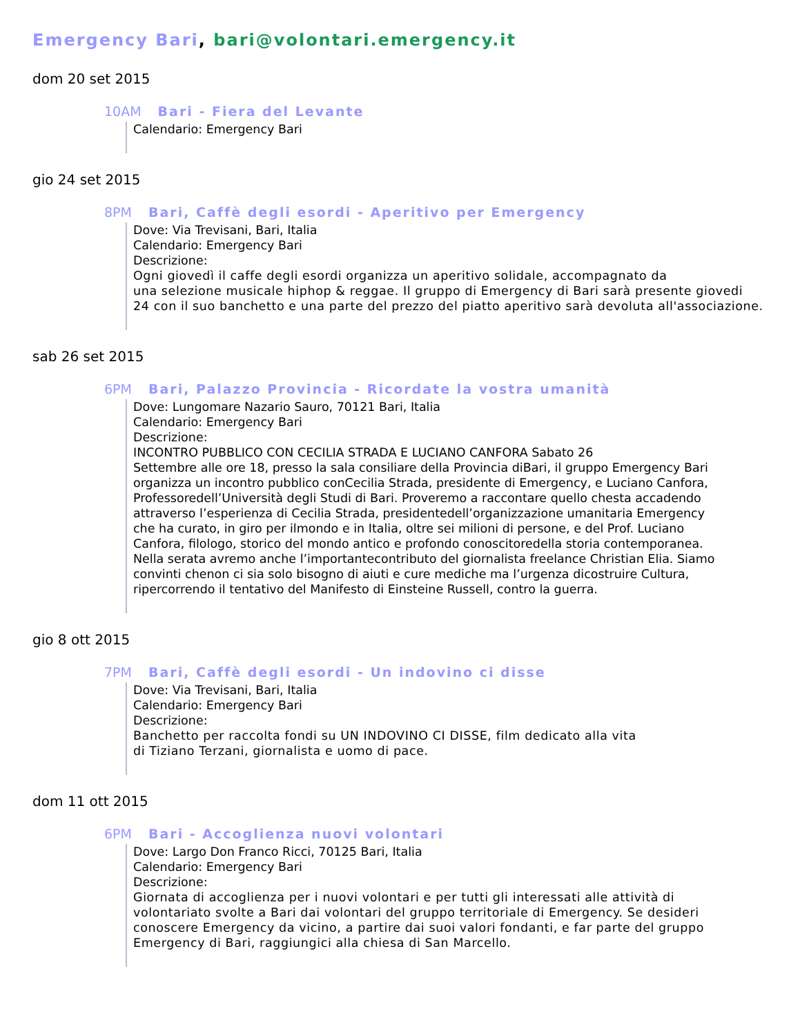Emergency Bari, bari@volontari.emergency.it
dom 20 set 2015
10AM Bari - Fiera del Levante
Calendario: Emergency Bari
gio 24 set 2015
8PM Bari, Caffè degli esordi - Aperitivo per Emergency
Dove: Via Trevisani, Bari, Italia
Calendario: Emergency Bari
Descrizione:
Ogni giovedì il caffe degli esordi organizza un aperitivo solidale, accompagnato da
una selezione musicale hiphop & reggae. Il gruppo di Emergency di Bari sarà presente giovedi
24 con il suo banchetto e una parte del prezzo del piatto aperitivo sarà devoluta all'associazione.
sab 26 set 2015
6PM Bari, Palazzo Provincia - Ricordate la vostra umanità
Dove: Lungomare Nazario Sauro, 70121 Bari, Italia
Calendario: Emergency Bari
Descrizione:
INCONTRO PUBBLICO CON CECILIA STRADA E LUCIANO CANFORA Sabato 26
Settembre alle ore 18, presso la sala consiliare della Provincia diBari, il gruppo Emergency Bari
organizza un incontro pubblico conCecilia Strada, presidente di Emergency, e Luciano Canfora,
Professoredell’Università degli Studi di Bari. Proveremo a raccontare quello chesta accadendo
attraverso l’esperienza di Cecilia Strada, presidentedell’organizzazione umanitaria Emergency
che ha curato, in giro per ilmondo e in Italia, oltre sei milioni di persone, e del Prof. Luciano
Canfora, filologo, storico del mondo antico e profondo conoscitoredella storia contemporanea.
Nella serata avremo anche l’importantecontributo del giornalista freelance Christian Elia. Siamo
convinti chenon ci sia solo bisogno di aiuti e cure mediche ma l’urgenza dicostruire Cultura,
ripercorrendo il tentativo del Manifesto di Einsteine Russell, contro la guerra.
gio 8 ott 2015
7PM Bari, Caffè degli esordi - Un indovino ci disse
Dove: Via Trevisani, Bari, Italia
Calendario: Emergency Bari
Descrizione:
Banchetto per raccolta fondi su UN INDOVINO CI DISSE, film dedicato alla vita
di Tiziano Terzani, giornalista e uomo di pace.
dom 11 ott 2015
6PM Bari - Accoglienza nuovi volontari
Dove: Largo Don Franco Ricci, 70125 Bari, Italia
Calendario: Emergency Bari
Descrizione:
Giornata di accoglienza per i nuovi volontari e per tutti gli interessati alle attività di
volontariato svolte a Bari dai volontari del gruppo territoriale di Emergency. Se desideri
conoscere Emergency da vicino, a partire dai suoi valori fondanti, e far parte del gruppo
Emergency di Bari, raggiungici alla chiesa di San Marcello.